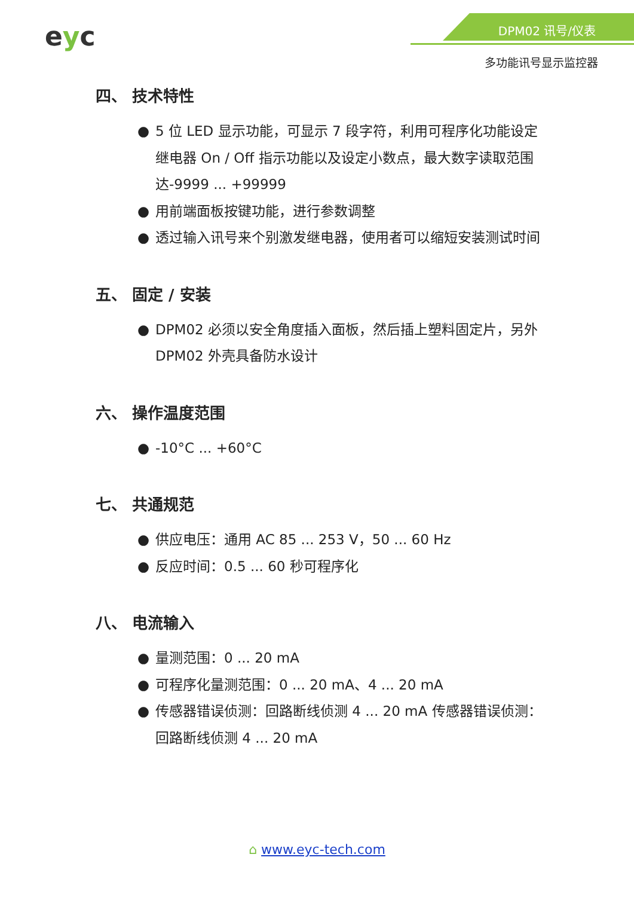eyc DPM02 讯号/仪表
多功能讯号显示监控器
四、 技术特性
● 5 位 LED 显示功能，可显示 7 段字符，利用可程序化功能设定继电器 On / Off 指示功能以及设定小数点，最大数字读取范围达-9999 ... +99999
● 用前端面板按键功能，进行参数调整
● 透过输入讯号来个别激发继电器，使用者可以缩短安装测试时间
五、 固定 / 安装
● DPM02 必须以安全角度插入面板，然后插上塑料固定片，另外 DPM02 外壳具备防水设计
六、 操作温度范围
● -10°C ... +60°C
七、 共通规范
● 供应电压：通用 AC 85 ... 253 V，50 ... 60 Hz
● 反应时间：0.5 ... 60 秒可程序化
八、 电流输入
● 量测范围：0 ... 20 mA
● 可程序化量测范围：0 ... 20 mA、4 ... 20 mA
● 传感器错误侦测：回路断线侦测 4 ... 20 mA 传感器错误侦测：回路断线侦测 4 ... 20 mA
⌂ www.eyc-tech.com